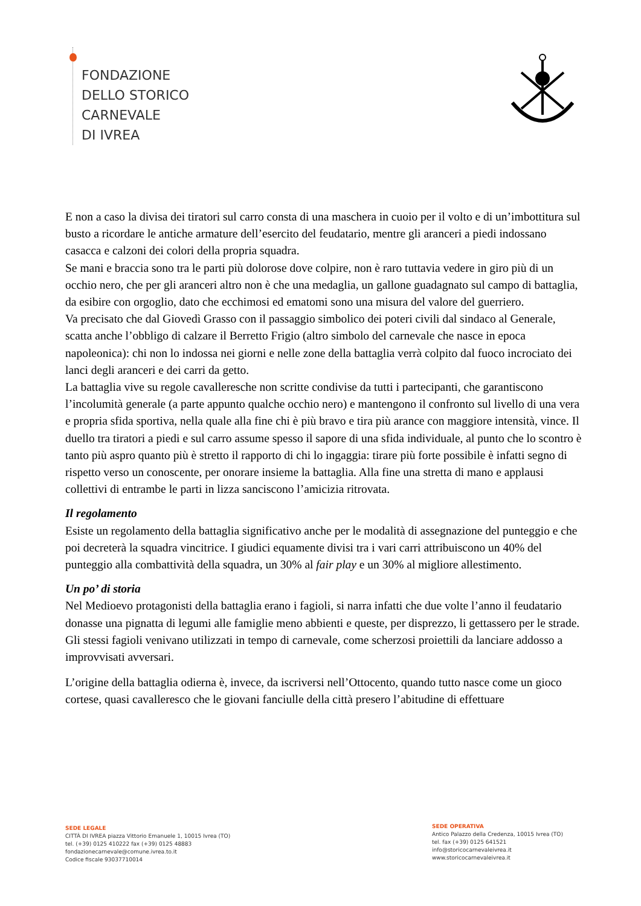FONDAZIONE
DELLO STORICO
CARNEVALE
DI IVREA
E non a caso la divisa dei tiratori sul carro consta di una maschera in cuoio per il volto e di un’imbottitura sul busto a ricordare le antiche armature dell’esercito del feudatario, mentre gli aranceri a piedi indossano casacca e calzoni dei colori della propria squadra.
Se mani e braccia sono tra le parti più dolorose dove colpire, non è raro tuttavia vedere in giro più di un occhio nero, che per gli aranceri altro non è che una medaglia, un gallone guadagnato sul campo di battaglia, da esibire con orgoglio, dato che ecchimosi ed ematomi sono una misura del valore del guerriero.
Va precisato che dal Giovedì Grasso con il passaggio simbolico dei poteri civili dal sindaco al Generale, scatta anche l’obbligo di calzare il Berretto Frigio (altro simbolo del carnevale che nasce in epoca napoleonica): chi non lo indossa nei giorni e nelle zone della battaglia verrà colpito dal fuoco incrociato dei lanci degli aranceri e dei carri da getto.
La battaglia vive su regole cavalleresche non scritte condivise da tutti i partecipanti, che garantiscono l’incolumità generale (a parte appunto qualche occhio nero) e mantengono il confronto sul livello di una vera e propria sfida sportiva, nella quale alla fine chi è più bravo e tira più arance con maggiore intensità, vince. Il duello tra tiratori a piedi e sul carro assume spesso il sapore di una sfida individuale, al punto che lo scontro è tanto più aspro quanto più è stretto il rapporto di chi lo ingaggia: tirare più forte possibile è infatti segno di rispetto verso un conoscente, per onorare insieme la battaglia. Alla fine una stretta di mano e applausi collettivi di entrambe le parti in lizza sanciscono l’amicizia ritrovata.
Il regolamento
Esiste un regolamento della battaglia significativo anche per le modalità di assegnazione del punteggio e che poi decreterà la squadra vincitrice. I giudici equamente divisi tra i vari carri attribuiscono un 40% del punteggio alla combattività della squadra, un 30% al fair play e un 30% al migliore allestimento.
Un po’ di storia
Nel Medioevo protagonisti della battaglia erano i fagioli, si narra infatti che due volte l’anno il feudatario donasse una pignatta di legumi alle famiglie meno abbienti e queste, per disprezzo, li gettassero per le strade. Gli stessi fagioli venivano utilizzati in tempo di carnevale, come scherzosi proiettili da lanciare addosso a improvvisati avversari.
L’origine della battaglia odierna è, invece, da iscriversi nell’Ottocento, quando tutto nasce come un gioco cortese, quasi cavalleresco che le giovani fanciulle della città presero l’abitudine di effettuare
SEDE LEGALE
CITTÀ DI IVREA piazza Vittorio Emanuele 1, 10015 Ivrea (TO)
tel. (+39) 0125 410222 fax (+39) 0125 48883
fondazionecarnevale@comune.ivrea.to.it
Codice fiscale 93037710014
SEDE OPERATIVA
Antico Palazzo della Credenza, 10015 Ivrea (TO)
tel. fax (+39) 0125 641521
info@storicocarnevaleivrea.it
www.storicocarnevaleivrea.it